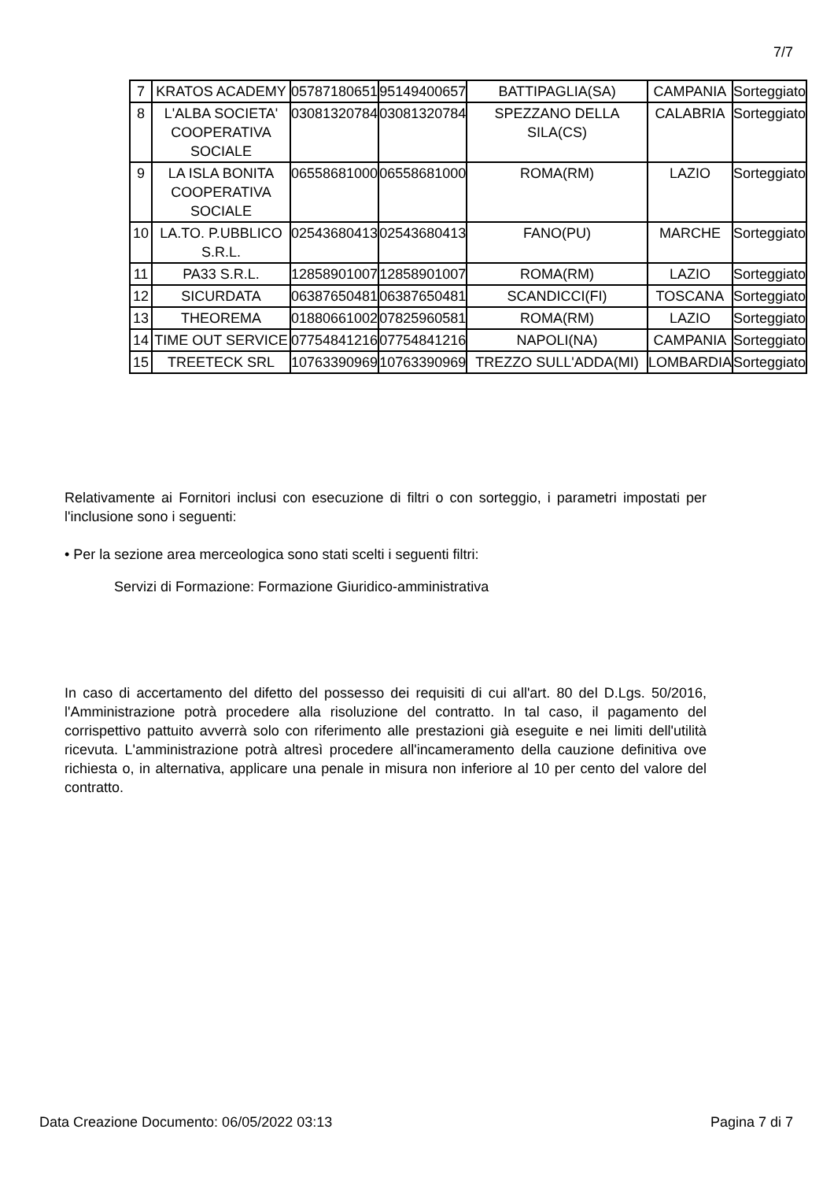7/7
| 7 | KRATOS ACADEMY | 05787180651 | 95149400657 | BATTIPAGLIA(SA) | CAMPANIA | Sorteggiato |
| 8 | L'ALBA SOCIETA' COOPERATIVA SOCIALE | 03081320784 | 03081320784 | SPEZZANO DELLA SILA(CS) | CALABRIA | Sorteggiato |
| 9 | LA ISLA BONITA COOPERATIVA SOCIALE | 06558681000 | 06558681000 | ROMA(RM) | LAZIO | Sorteggiato |
| 10 | LA.TO. P.UBBLICO S.R.L. | 02543680413 | 02543680413 | FANO(PU) | MARCHE | Sorteggiato |
| 11 | PA33 S.R.L. | 12858901007 | 12858901007 | ROMA(RM) | LAZIO | Sorteggiato |
| 12 | SICURDATA | 06387650481 | 06387650481 | SCANDICCI(FI) | TOSCANA | Sorteggiato |
| 13 | THEOREMA | 01880661002 | 07825960581 | ROMA(RM) | LAZIO | Sorteggiato |
| 14 | TIME OUT SERVICE | 07754841216 | 07754841216 | NAPOLI(NA) | CAMPANIA | Sorteggiato |
| 15 | TREETECK SRL | 10763390969 | 10763390969 | TREZZO SULL'ADDA(MI) | LOMBARDIA | Sorteggiato |
Relativamente ai Fornitori inclusi con esecuzione di filtri o con sorteggio, i parametri impostati per l'inclusione sono i seguenti:
• Per la sezione area merceologica sono stati scelti i seguenti filtri:
Servizi di Formazione: Formazione Giuridico-amministrativa
In caso di accertamento del difetto del possesso dei requisiti di cui all'art. 80 del D.Lgs. 50/2016, l'Amministrazione potrà procedere alla risoluzione del contratto. In tal caso, il pagamento del corrispettivo pattuito avverrà solo con riferimento alle prestazioni già eseguite e nei limiti dell'utilità ricevuta. L'amministrazione potrà altresì procedere all'incameramento della cauzione definitiva ove richiesta o, in alternativa, applicare una penale in misura non inferiore al 10 per cento del valore del contratto.
Data Creazione Documento: 06/05/2022 03:13 Pagina 7 di 7